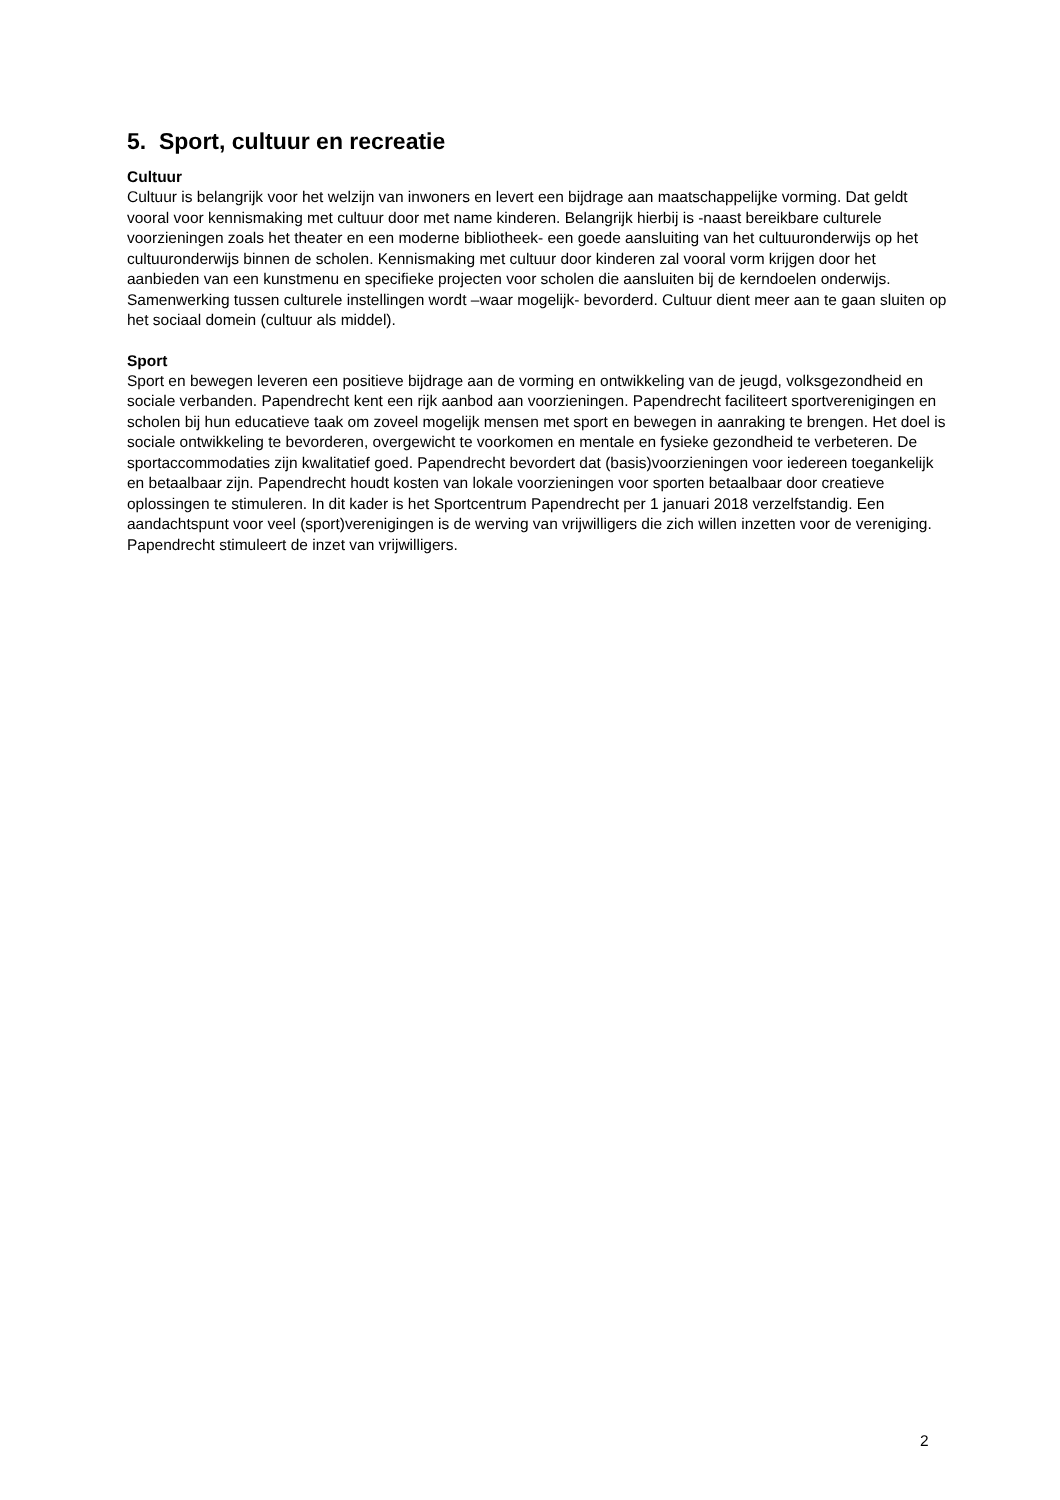5. Sport, cultuur en recreatie
Cultuur
Cultuur is belangrijk voor het welzijn van inwoners en levert een bijdrage aan maatschappelijke vorming. Dat geldt vooral voor kennismaking met cultuur door met name kinderen. Belangrijk hierbij is -naast bereikbare culturele voorzieningen zoals het theater en een moderne bibliotheek- een goede aansluiting van het cultuuronderwijs op het cultuuronderwijs binnen de scholen. Kennismaking met cultuur door kinderen zal vooral vorm krijgen door het aanbieden van een kunstmenu en specifieke projecten voor scholen die aansluiten bij de kerndoelen onderwijs. Samenwerking tussen culturele instellingen wordt –waar mogelijk- bevorderd. Cultuur dient meer aan te gaan sluiten op het sociaal domein (cultuur als middel).
Sport
Sport en bewegen leveren een positieve bijdrage aan de vorming en ontwikkeling van de jeugd, volksgezondheid en sociale verbanden. Papendrecht kent een rijk aanbod aan voorzieningen. Papendrecht faciliteert sportverenigingen en scholen bij hun educatieve taak om zoveel mogelijk mensen met sport en bewegen in aanraking te brengen. Het doel is sociale ontwikkeling te bevorderen, overgewicht te voorkomen en mentale en fysieke gezondheid te verbeteren. De sportaccommodaties zijn kwalitatief goed. Papendrecht bevordert dat (basis)voorzieningen voor iedereen toegankelijk en betaalbaar zijn. Papendrecht houdt kosten van lokale voorzieningen voor sporten betaalbaar door creatieve oplossingen te stimuleren. In dit kader is het Sportcentrum Papendrecht per 1 januari 2018 verzelfstandig. Een aandachtspunt voor veel (sport)verenigingen is de werving van vrijwilligers die zich willen inzetten voor de vereniging. Papendrecht stimuleert de inzet van vrijwilligers.
2